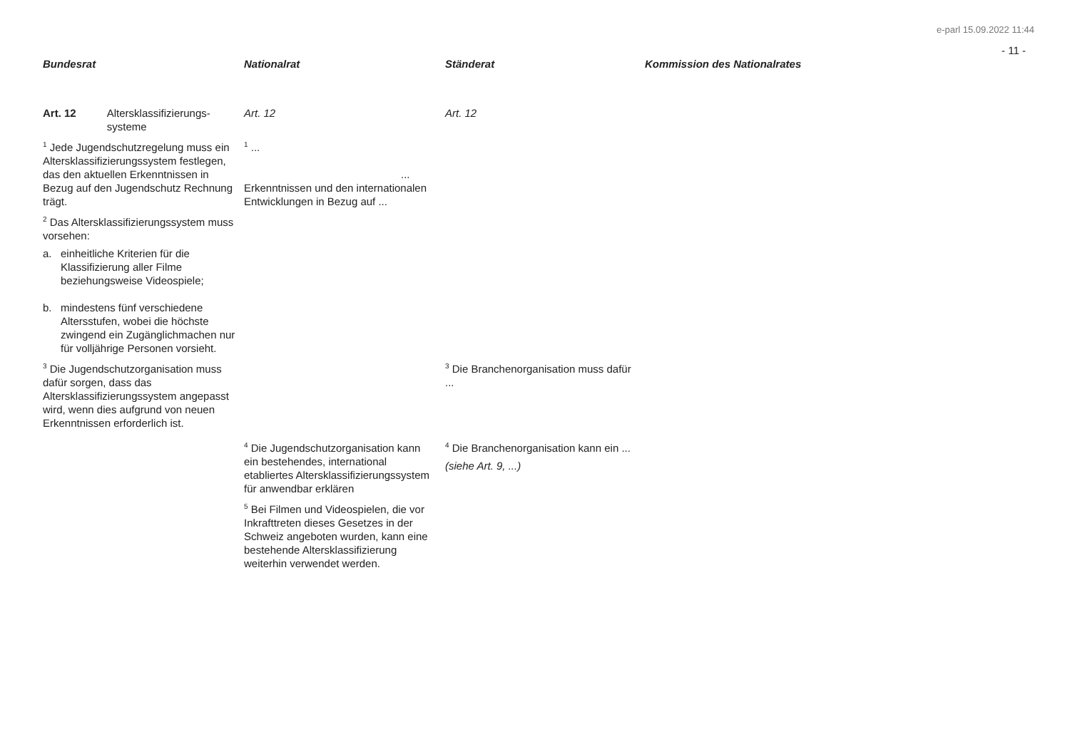e-parl 15.09.2022 11:44
- 11 -
| Bundesrat | Nationalrat | Ständerat | Kommission des Nationalrates |
| --- | --- | --- | --- |
| Art. 12 Altersklassifizierungs-systeme | Art. 12 | Art. 12 | |
| <sup>1</sup> Jede Jugendschutzregelung muss ein Altersklassifizierungssystem festlegen, das den aktuellen Erkenntnissen in Bezug auf den Jugendschutz Rechnung trägt. | <sup>1</sup> ... ... Erkenntnissen und den internationalen Entwicklungen in Bezug auf ... | | |
| <sup>2</sup> Das Altersklassifizierungssystem muss vorsehen: a. einheitliche Kriterien für die Klassifizierung aller Filme beziehungsweise Videospiele; b. mindestens fünf verschiedene Altersstufen, wobei die höchste zwingend ein Zugänglichmachen nur für volljährige Personen vorsieht. | | | |
| <sup>3</sup> Die Jugendschutzorganisation muss dafür sorgen, dass das Altersklassifizierungssystem angepasst wird, wenn dies aufgrund von neuen Erkenntnissen erforderlich ist. | | <sup>3</sup> Die Branchenorganisation muss dafür ... | |
| | <sup>4</sup> Die Jugendschutzorganisation kann ein bestehendes, international etabliertes Altersklassifizierungssystem für anwendbar erklären <sup>5</sup> Bei Filmen und Videospielen, die vor Inkrafttreten dieses Gesetzes in der Schweiz angeboten wurden, kann eine bestehende Altersklassifizierung weiterhin verwendet werden. | <sup>4</sup> Die Branchenorganisation kann ein ... (siehe Art. 9, ...) | |